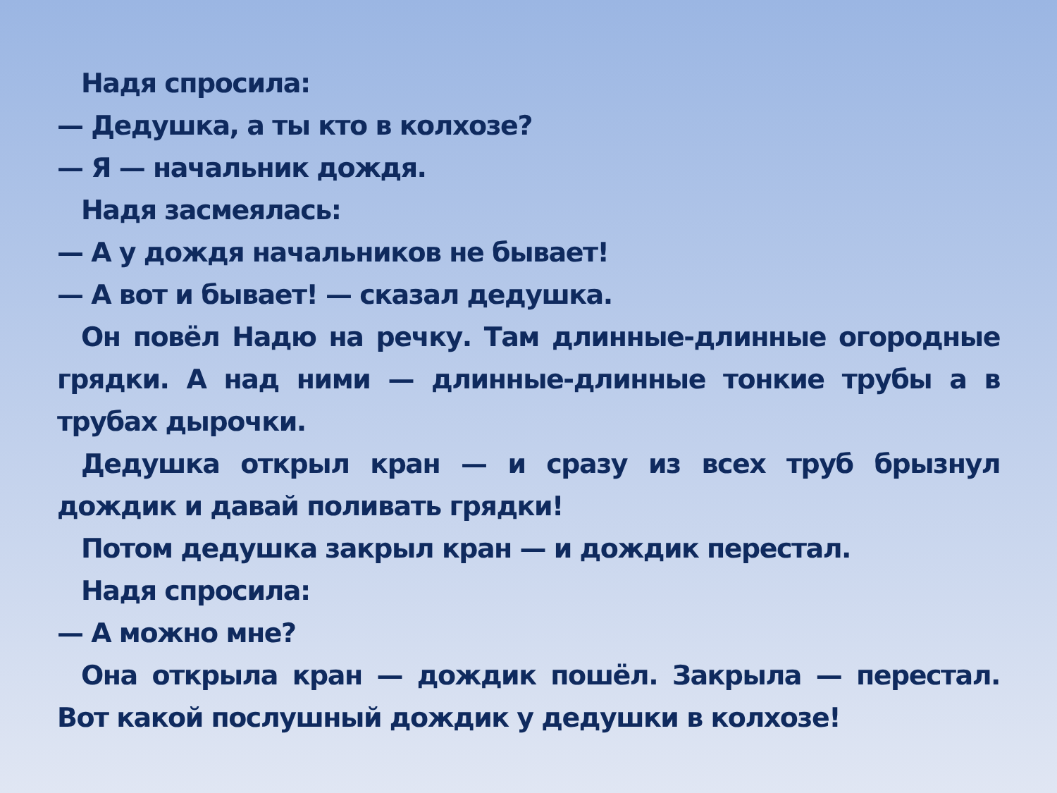Надя спросила:
— Дедушка, а ты кто в колхозе?
— Я — начальник дождя.
Надя засмеялась:
— А у дождя начальников не бывает!
— А вот и бывает! — сказал дедушка.
Он повёл Надю на речку. Там длинные-длинные огородные грядки. А над ними — длинные-длинные тонкие трубы а в трубах дырочки.
Дедушка открыл кран — и сразу из всех труб брызнул дождик и давай поливать грядки!
Потом дедушка закрыл кран — и дождик перестал.
Надя спросила:
— А можно мне?
Она открыла кран — дождик пошёл. Закрыла — перестал. Вот какой послушный дождик у дедушки в колхозе!